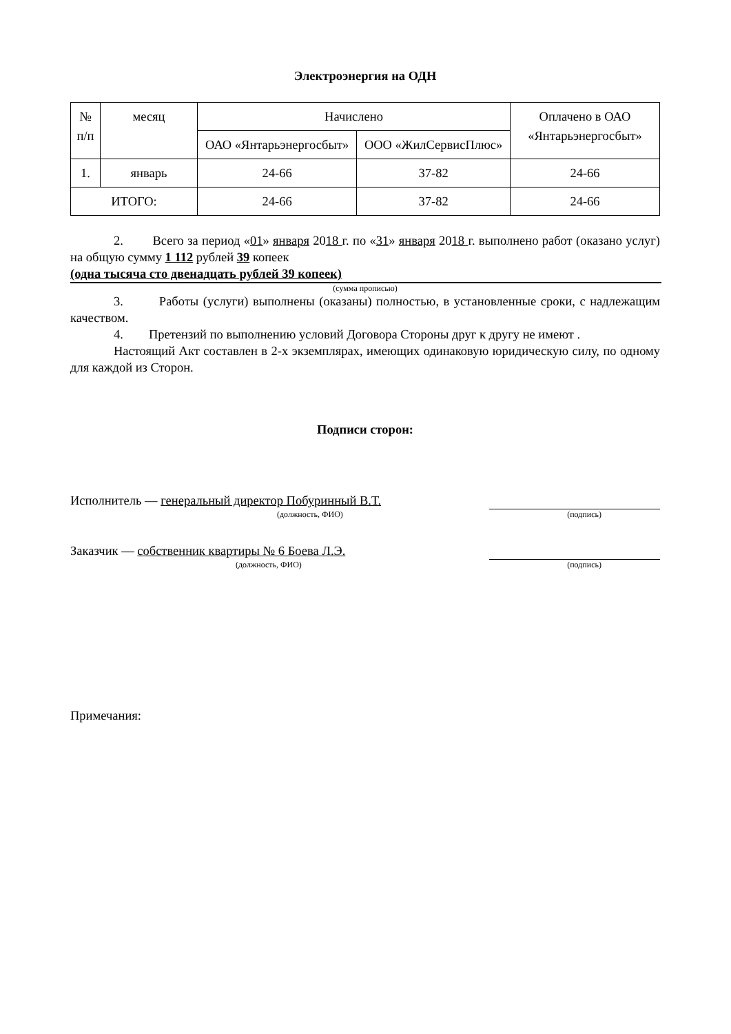Электроэнергия на ОДН
| № п/п | месяц | Начислено | | Оплачено в ОАО «Янтарьэнергосбыт» |
| --- | --- | --- | --- | --- |
| | | ОАО «Янтарьэнергосбыт» | ООО «ЖилСервисПлюс» | |
| 1. | январь | 24-66 | 37-82 | 24-66 |
| ИТОГО: | | 24-66 | 37-82 | 24-66 |
2. Всего за период «01» января 2018 г. по «31» января 2018 г. выполнено работ (оказано услуг) на общую сумму 1 112 рублей 39 копеек
(одна тысяча сто двенадцать рублей 39 копеек)
(сумма прописью)
3. Работы (услуги) выполнены (оказаны) полностью, в установленные сроки, с надлежащим качеством.
4. Претензий по выполнению условий Договора Стороны друг к другу не имеют .
Настоящий Акт составлен в 2-х экземплярах, имеющих одинаковую юридическую силу, по одному для каждой из Сторон.
Подписи сторон:
Исполнитель — генеральный директор Побуринный В.Т.
(должность, ФИО) (подпись)
Заказчик — собственник квартиры № 6 Боева Л.Э.
(должность, ФИО) (подпись)
Примечания: